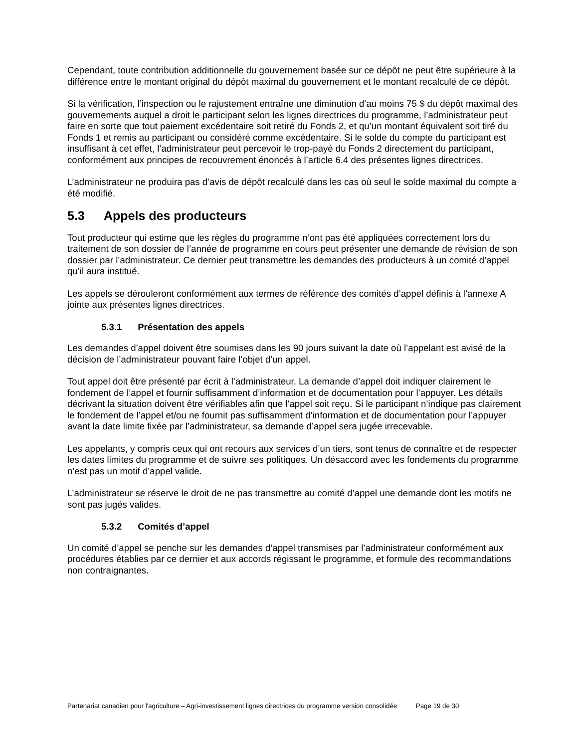Cependant, toute contribution additionnelle du gouvernement basée sur ce dépôt ne peut être supérieure à la différence entre le montant original du dépôt maximal du gouvernement et le montant recalculé de ce dépôt.
Si la vérification, l’inspection ou le rajustement entraîne une diminution d’au moins 75 $ du dépôt maximal des gouvernements auquel a droit le participant selon les lignes directrices du programme, l’administrateur peut faire en sorte que tout paiement excédentaire soit retiré du Fonds 2, et qu’un montant équivalent soit tiré du Fonds 1 et remis au participant ou considéré comme excédentaire. Si le solde du compte du participant est insuffisant à cet effet, l’administrateur peut percevoir le trop-payé du Fonds 2 directement du participant, conformément aux principes de recouvrement énoncés à l’article 6.4 des présentes lignes directrices.
L’administrateur ne produira pas d’avis de dépôt recalculé dans les cas où seul le solde maximal du compte a été modifié.
5.3 Appels des producteurs
Tout producteur qui estime que les règles du programme n’ont pas été appliquées correctement lors du traitement de son dossier de l’année de programme en cours peut présenter une demande de révision de son dossier par l’administrateur. Ce dernier peut transmettre les demandes des producteurs à un comité d’appel qu’il aura institué.
Les appels se dérouleront conformément aux termes de référence des comités d’appel définis à l’annexe A jointe aux présentes lignes directrices.
5.3.1 Présentation des appels
Les demandes d’appel doivent être soumises dans les 90 jours suivant la date où l’appelant est avisé de la décision de l’administrateur pouvant faire l’objet d’un appel.
Tout appel doit être présenté par écrit à l’administrateur. La demande d’appel doit indiquer clairement le fondement de l’appel et fournir suffisamment d’information et de documentation pour l’appuyer. Les détails décrivant la situation doivent être vérifiables afin que l’appel soit reçu. Si le participant n’indique pas clairement le fondement de l’appel et/ou ne fournit pas suffisamment d’information et de documentation pour l’appuyer avant la date limite fixée par l’administrateur, sa demande d’appel sera jugée irrecevable.
Les appelants, y compris ceux qui ont recours aux services d’un tiers, sont tenus de connaître et de respecter les dates limites du programme et de suivre ses politiques. Un désaccord avec les fondements du programme n’est pas un motif d’appel valide.
L’administrateur se réserve le droit de ne pas transmettre au comité d’appel une demande dont les motifs ne sont pas jugés valides.
5.3.2 Comités d’appel
Un comité d’appel se penche sur les demandes d’appel transmises par l’administrateur conformément aux procédures établies par ce dernier et aux accords régissant le programme, et formule des recommandations non contraignantes.
Partenariat canadien pour l'agriculture – Agri-investissement lignes directrices du programme version consolidée Page 19 de 30